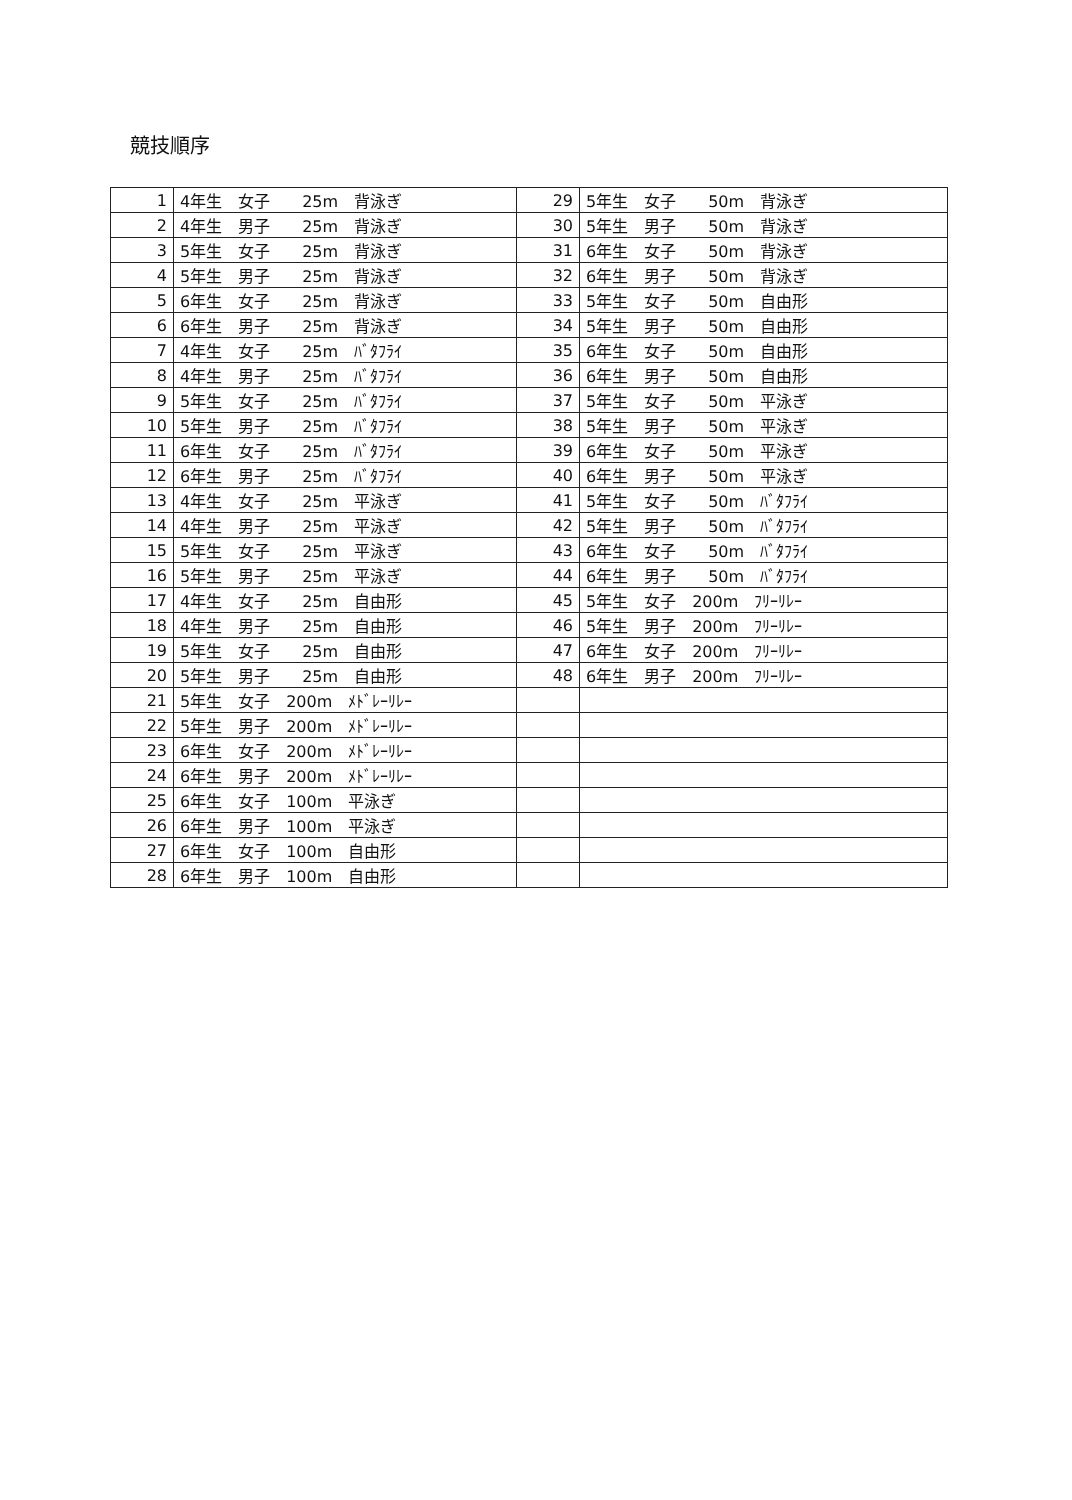競技順序
| 1 | 4年生 女子 25m 背泳ぎ | 29 | 5年生 女子 50m 背泳ぎ |
| 2 | 4年生 男子 25m 背泳ぎ | 30 | 5年生 男子 50m 背泳ぎ |
| 3 | 5年生 女子 25m 背泳ぎ | 31 | 6年生 女子 50m 背泳ぎ |
| 4 | 5年生 男子 25m 背泳ぎ | 32 | 6年生 男子 50m 背泳ぎ |
| 5 | 6年生 女子 25m 背泳ぎ | 33 | 5年生 女子 50m 自由形 |
| 6 | 6年生 男子 25m 背泳ぎ | 34 | 5年生 男子 50m 自由形 |
| 7 | 4年生 女子 25m ﾊﾞﾀﾌﾗｲ | 35 | 6年生 女子 50m 自由形 |
| 8 | 4年生 男子 25m ﾊﾞﾀﾌﾗｲ | 36 | 6年生 男子 50m 自由形 |
| 9 | 5年生 女子 25m ﾊﾞﾀﾌﾗｲ | 37 | 5年生 女子 50m 平泳ぎ |
| 10 | 5年生 男子 25m ﾊﾞﾀﾌﾗｲ | 38 | 5年生 男子 50m 平泳ぎ |
| 11 | 6年生 女子 25m ﾊﾞﾀﾌﾗｲ | 39 | 6年生 女子 50m 平泳ぎ |
| 12 | 6年生 男子 25m ﾊﾞﾀﾌﾗｲ | 40 | 6年生 男子 50m 平泳ぎ |
| 13 | 4年生 女子 25m 平泳ぎ | 41 | 5年生 女子 50m ﾊﾞﾀﾌﾗｲ |
| 14 | 4年生 男子 25m 平泳ぎ | 42 | 5年生 男子 50m ﾊﾞﾀﾌﾗｲ |
| 15 | 5年生 女子 25m 平泳ぎ | 43 | 6年生 女子 50m ﾊﾞﾀﾌﾗｲ |
| 16 | 5年生 男子 25m 平泳ぎ | 44 | 6年生 男子 50m ﾊﾞﾀﾌﾗｲ |
| 17 | 4年生 女子 25m 自由形 | 45 | 5年生 女子 200m ﾌﾘｰﾘﾚｰ |
| 18 | 4年生 男子 25m 自由形 | 46 | 5年生 男子 200m ﾌﾘｰﾘﾚｰ |
| 19 | 5年生 女子 25m 自由形 | 47 | 6年生 女子 200m ﾌﾘｰﾘﾚｰ |
| 20 | 5年生 男子 25m 自由形 | 48 | 6年生 男子 200m ﾌﾘｰﾘﾚｰ |
| 21 | 5年生 女子 200m ﾒﾄﾞﾚｰﾘﾚｰ | | |
| 22 | 5年生 男子 200m ﾒﾄﾞﾚｰﾘﾚｰ | | |
| 23 | 6年生 女子 200m ﾒﾄﾞﾚｰﾘﾚｰ | | |
| 24 | 6年生 男子 200m ﾒﾄﾞﾚｰﾘﾚｰ | | |
| 25 | 6年生 女子 100m 平泳ぎ | | |
| 26 | 6年生 男子 100m 平泳ぎ | | |
| 27 | 6年生 女子 100m 自由形 | | |
| 28 | 6年生 男子 100m 自由形 | | |